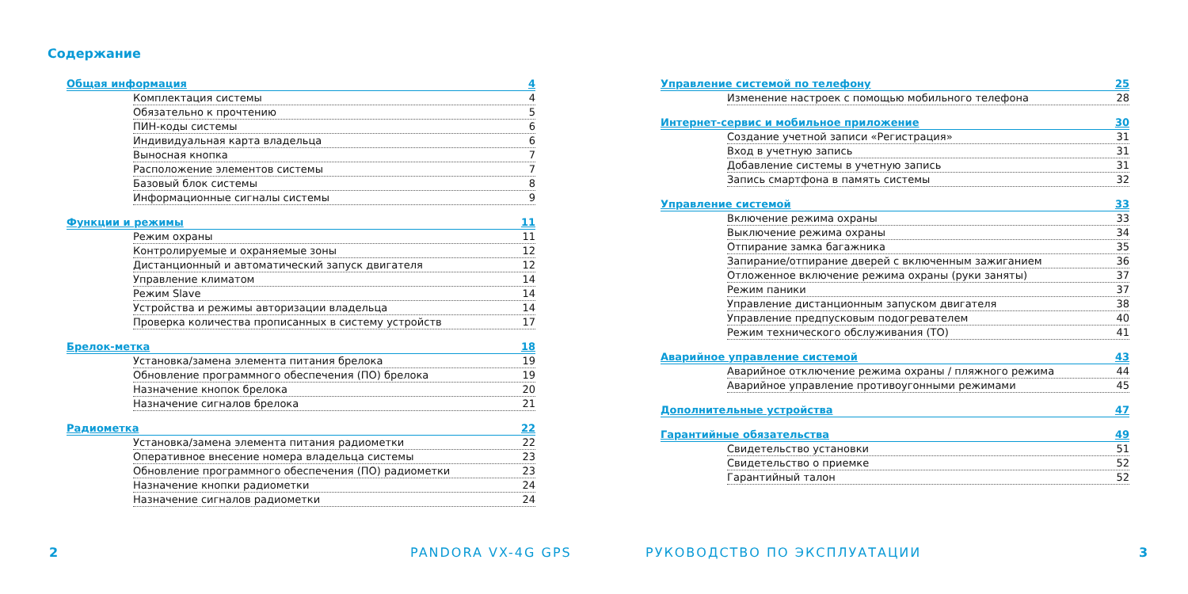Содержание
Общая информация 4
Комплектация системы 4
Обязательно к прочтению 5
ПИН-коды системы 6
Индивидуальная карта владельца 6
Выносная кнопка 7
Расположение элементов системы 7
Базовый блок системы 8
Информационные сигналы системы 9
Функции и режимы 11
Режим охраны 11
Контролируемые и охраняемые зоны 12
Дистанционный и автоматический запуск двигателя 12
Управление климатом 14
Режим Slave 14
Устройства и режимы авторизации владельца 14
Проверка количества прописанных в систему устройств 17
Брелок-метка 18
Установка/замена элемента питания брелока 19
Обновление программного обеспечения (ПО) брелока 19
Назначение кнопок брелока 20
Назначение сигналов брелока 21
Радиометка 22
Установка/замена элемента питания радиометки 22
Оперативное внесение номера владельца системы 23
Обновление программного обеспечения (ПО) радиометки 23
Назначение кнопки радиометки 24
Назначение сигналов радиометки 24
Управление системой по телефону 25
Изменение настроек с помощью мобильного телефона 28
Интернет-сервис и мобильное приложение 30
Создание учетной записи «Регистрация» 31
Вход в учетную запись 31
Добавление системы в учетную запись 31
Запись смартфона в память системы 32
Управление системой 33
Включение режима охраны 33
Выключение режима охраны 34
Отпирание замка багажника 35
Запирание/отпирание дверей с включенным зажиганием 36
Отложенное включение режима охраны (руки заняты) 37
Режим паники 37
Управление дистанционным запуском двигателя 38
Управление предпусковым подогревателем 40
Режим технического обслуживания (ТО) 41
Аварийное управление системой 43
Аварийное отключение режима охраны / пляжного режима 44
Аварийное управление противоугонными режимами 45
Дополнительные устройства 47
Гарантийные обязательства 49
Свидетельство установки 51
Свидетельство о приемке 52
Гарантийный талон 52
2 PANDORA VX-4G GPS РУКОВОДСТВО ПО ЭКСПЛУАТАЦИИ 3